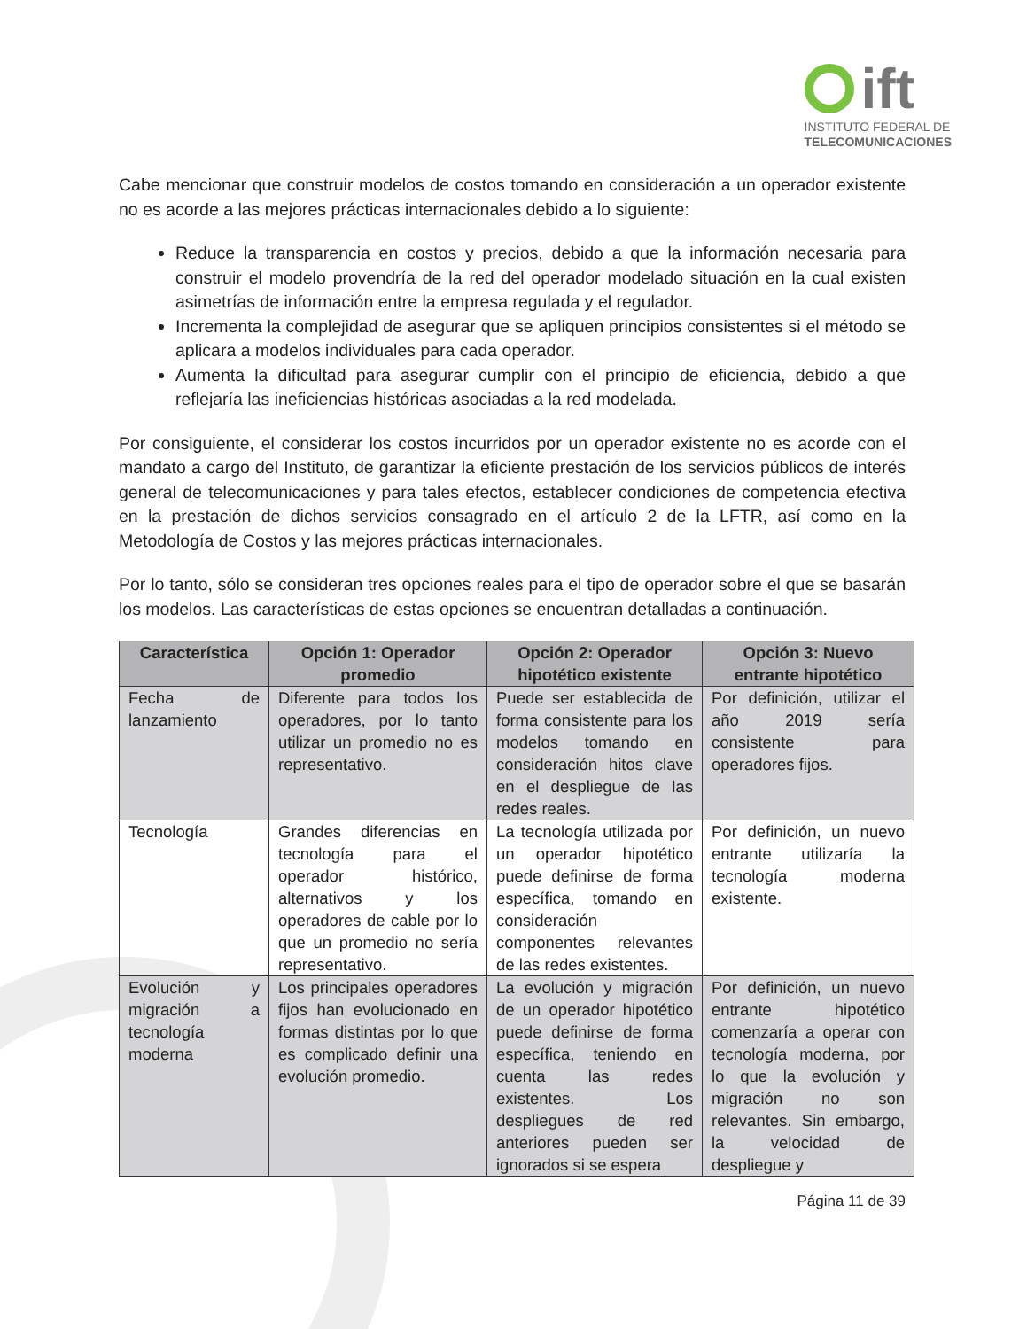ift
INSTITUTO FEDERAL DE
TELECOMUNICACIONES
Cabe mencionar que construir modelos de costos tomando en consideración a un operador existente no es acorde a las mejores prácticas internacionales debido a lo siguiente:
Reduce la transparencia en costos y precios, debido a que la información necesaria para construir el modelo provendría de la red del operador modelado situación en la cual existen asimetrías de información entre la empresa regulada y el regulador.
Incrementa la complejidad de asegurar que se apliquen principios consistentes si el método se aplicara a modelos individuales para cada operador.
Aumenta la dificultad para asegurar cumplir con el principio de eficiencia, debido a que reflejaría las ineficiencias históricas asociadas a la red modelada.
Por consiguiente, el considerar los costos incurridos por un operador existente no es acorde con el mandato a cargo del Instituto, de garantizar la eficiente prestación de los servicios públicos de interés general de telecomunicaciones y para tales efectos, establecer condiciones de competencia efectiva en la prestación de dichos servicios consagrado en el artículo 2 de la LFTR, así como en la Metodología de Costos y las mejores prácticas internacionales.
Por lo tanto, sólo se consideran tres opciones reales para el tipo de operador sobre el que se basarán los modelos. Las características de estas opciones se encuentran detalladas a continuación.
| Característica | Opción 1: Operador promedio | Opción 2: Operador hipotético existente | Opción 3: Nuevo entrante hipotético |
| --- | --- | --- | --- |
| Fecha de lanzamiento | Diferente para todos los operadores, por lo tanto utilizar un promedio no es representativo. | Puede ser establecida de forma consistente para los modelos tomando en consideración hitos clave en el despliegue de las redes reales. | Por definición, utilizar el año 2019 sería consistente para operadores fijos. |
| Tecnología | Grandes diferencias en tecnología para el operador histórico, alternativos y los operadores de cable por lo que un promedio no sería representativo. | La tecnología utilizada por un operador hipotético puede definirse de forma específica, tomando en consideración componentes relevantes de las redes existentes. | Por definición, un nuevo entrante utilizaría la tecnología moderna existente. |
| Evolución y migración a tecnología moderna | Los principales operadores fijos han evolucionado en formas distintas por lo que es complicado definir una evolución promedio. | La evolución y migración de un operador hipotético puede definirse de forma específica, teniendo en cuenta las redes existentes. Los despliegues de red anteriores pueden ser ignorados si se espera | Por definición, un nuevo entrante hipotético comenzaría a operar con tecnología moderna, por lo que la evolución y migración no son relevantes. Sin embargo, la velocidad de despliegue y |
Página 11 de 39